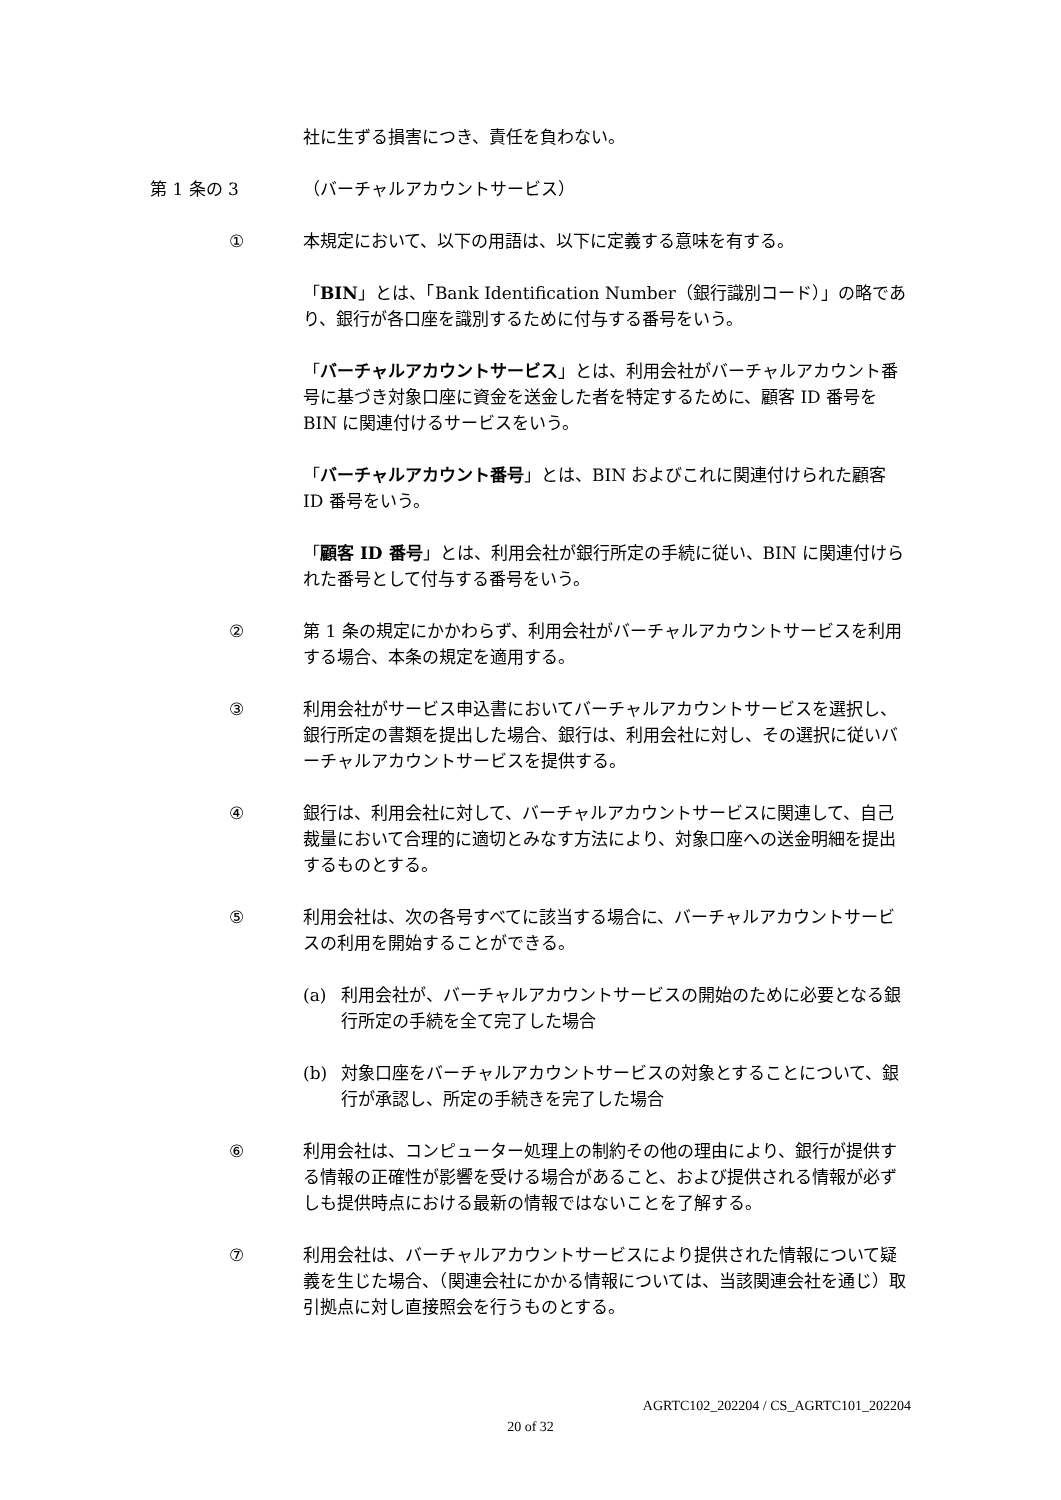社に生ずる損害につき、責任を負わない。
第 1 条の 3 （バーチャルアカウントサービス）
① 本規定において、以下の用語は、以下に定義する意味を有する。
「BIN」とは、「Bank Identification Number（銀行識別コード）」の略であり、銀行が各口座を識別するために付与する番号をいう。
「バーチャルアカウントサービス」とは、利用会社がバーチャルアカウント番号に基づき対象口座に資金を送金した者を特定するために、顧客 ID 番号を BIN に関連付けるサービスをいう。
「バーチャルアカウント番号」とは、BIN およびこれに関連付けられた顧客 ID 番号をいう。
「顧客 ID 番号」とは、利用会社が銀行所定の手続に従い、BIN に関連付けられた番号として付与する番号をいう。
② 第 1 条の規定にかかわらず、利用会社がバーチャルアカウントサービスを利用する場合、本条の規定を適用する。
③ 利用会社がサービス申込書においてバーチャルアカウントサービスを選択し、銀行所定の書類を提出した場合、銀行は、利用会社に対し、その選択に従いバーチャルアカウントサービスを提供する。
④ 銀行は、利用会社に対して、バーチャルアカウントサービスに関連して、自己裁量において合理的に適切とみなす方法により、対象口座への送金明細を提出するものとする。
⑤ 利用会社は、次の各号すべてに該当する場合に、バーチャルアカウントサービスの利用を開始することができる。
(a) 利用会社が、バーチャルアカウントサービスの開始のために必要となる銀行所定の手続を全て完了した場合
(b) 対象口座をバーチャルアカウントサービスの対象とすることについて、銀行が承認し、所定の手続きを完了した場合
⑥ 利用会社は、コンピューター処理上の制約その他の理由により、銀行が提供する情報の正確性が影響を受ける場合があること、および提供される情報が必ずしも提供時点における最新の情報ではないことを了解する。
⑦ 利用会社は、バーチャルアカウントサービスにより提供された情報について疑義を生じた場合、（関連会社にかかる情報については、当該関連会社を通じ）取引拠点に対し直接照会を行うものとする。
AGRTC102_202204 / CS_AGRTC101_202204
20 of 32